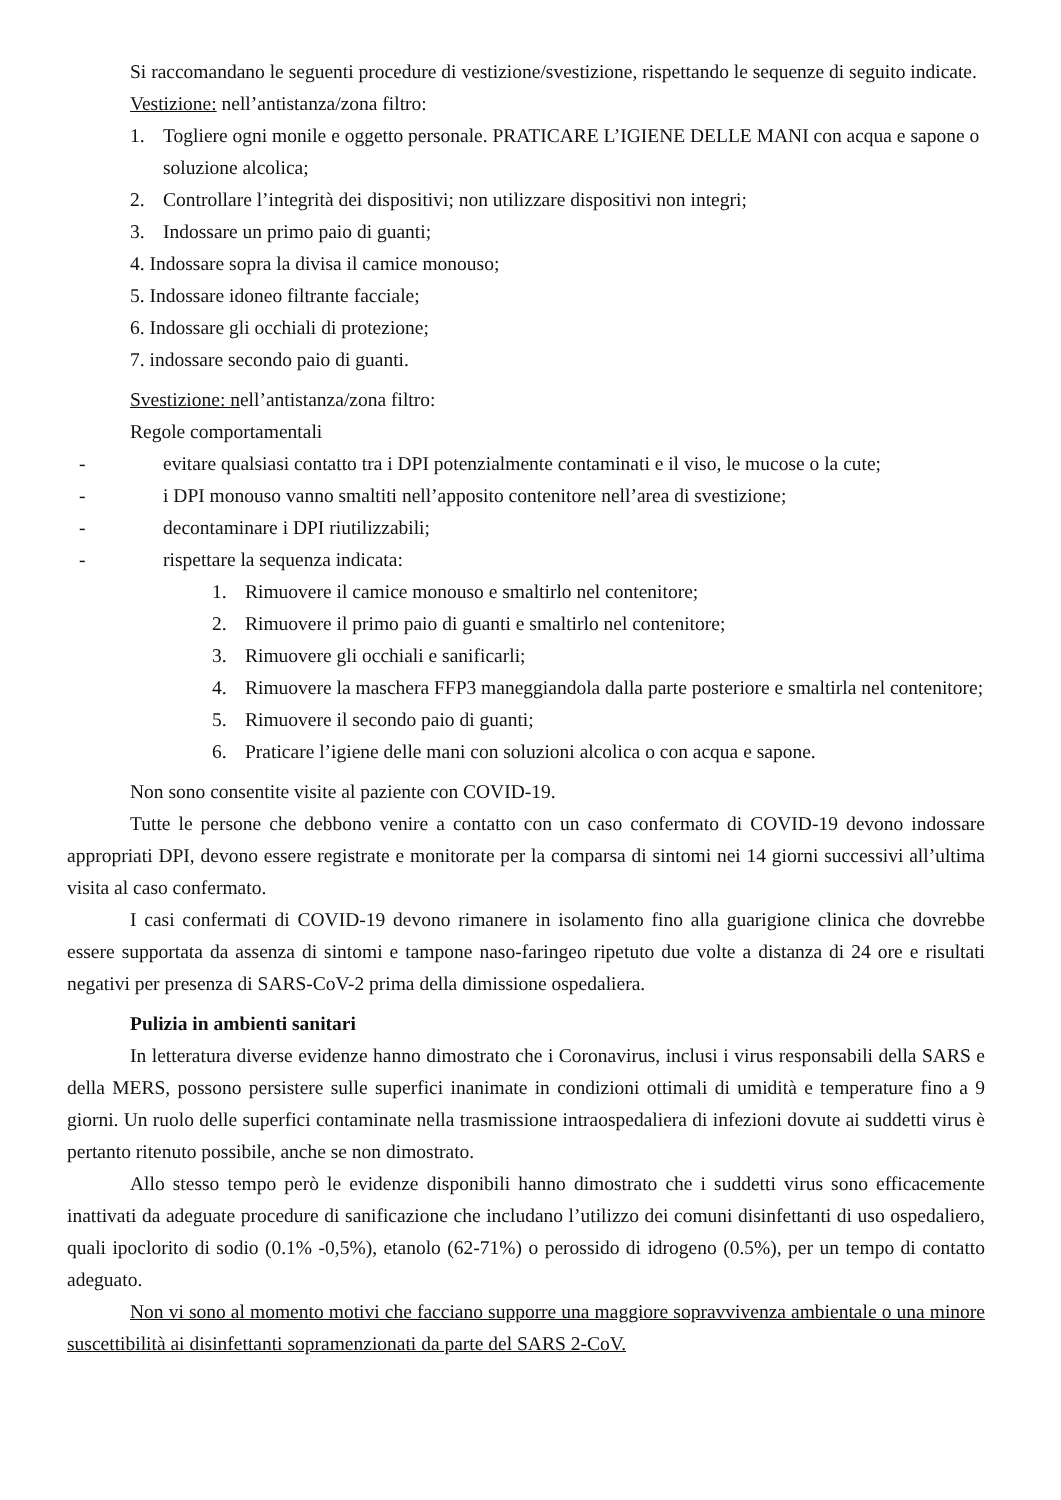Si raccomandano le seguenti procedure di vestizione/svestizione, rispettando le sequenze di seguito indicate.
Vestizione: nell’antistanza/zona filtro:
1. Togliere ogni monile e oggetto personale. PRATICARE L’IGIENE DELLE MANI con acqua e sapone o soluzione alcolica;
2. Controllare l’integrità dei dispositivi; non utilizzare dispositivi non integri;
3. Indossare un primo paio di guanti;
4. Indossare sopra la divisa il camice monouso;
5. Indossare idoneo filtrante facciale;
6. Indossare gli occhiali di protezione;
7. indossare secondo paio di guanti.
Svestizione: nell’antistanza/zona filtro:
Regole comportamentali
- evitare qualsiasi contatto tra i DPI potenzialmente contaminati e il viso, le mucose o la cute;
- i DPI monouso vanno smaltiti nell’apposito contenitore nell’area di svestizione;
- decontaminare i DPI riutilizzabili;
- rispettare la sequenza indicata:
1. Rimuovere il camice monouso e smaltirlo nel contenitore;
2. Rimuovere il primo paio di guanti e smaltirlo nel contenitore;
3. Rimuovere gli occhiali e sanificarli;
4. Rimuovere la maschera FFP3 maneggiandola dalla parte posteriore e smaltirla nel contenitore;
5. Rimuovere il secondo paio di guanti;
6. Praticare l’igiene delle mani con soluzioni alcolica o con acqua e sapone.
Non sono consentite visite al paziente con COVID-19.
Tutte le persone che debbono venire a contatto con un caso confermato di COVID-19 devono indossare appropriati DPI, devono essere registrate e monitorate per la comparsa di sintomi nei 14 giorni successivi all’ultima visita al caso confermato.
I casi confermati di COVID-19 devono rimanere in isolamento fino alla guarigione clinica che dovrebbe essere supportata da assenza di sintomi e tampone naso-faringeo ripetuto due volte a distanza di 24 ore e risultati negativi per presenza di SARS-CoV-2 prima della dimissione ospedaliera.
Pulizia in ambienti sanitari
In letteratura diverse evidenze hanno dimostrato che i Coronavirus, inclusi i virus responsabili della SARS e della MERS, possono persistere sulle superfici inanimate in condizioni ottimali di umidità e temperature fino a 9 giorni. Un ruolo delle superfici contaminate nella trasmissione intraospedaliera di infezioni dovute ai suddetti virus è pertanto ritenuto possibile, anche se non dimostrato.
Allo stesso tempo però le evidenze disponibili hanno dimostrato che i suddetti virus sono efficacemente inattivati da adeguate procedure di sanificazione che includano l’utilizzo dei comuni disinfettanti di uso ospedaliero, quali ipoclorito di sodio (0.1% -0,5%), etanolo (62-71%) o perossido di idrogeno (0.5%), per un tempo di contatto adeguato.
Non vi sono al momento motivi che facciano supporre una maggiore sopravvivenza ambientale o una minore suscettibilità ai disinfettanti sopramenzionati da parte del SARS 2-CoV.